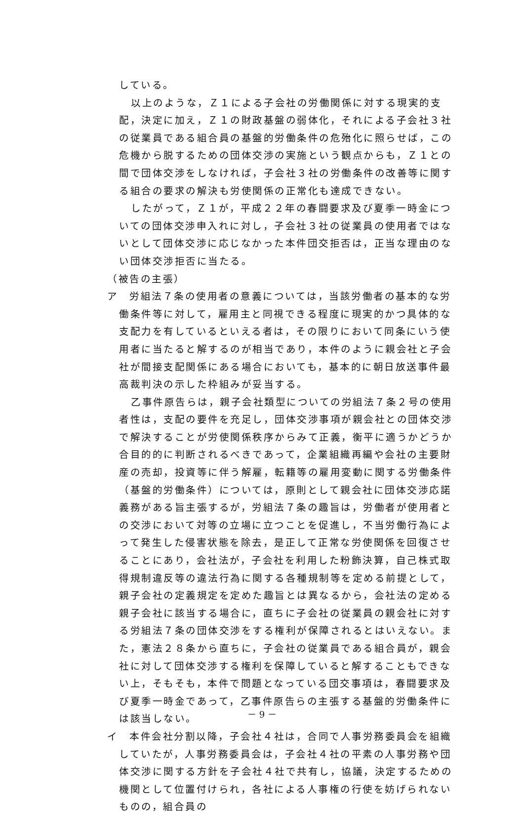している。
以上のような，Ｚ１による子会社の労働関係に対する現実的支配，決定に加え，Ｚ１の財政基盤の弱体化，それによる子会社３社の従業員である組合員の基盤的労働条件の危殆化に照らせば，この危機から脱するための団体交渉の実施という観点からも，Ｚ１との間で団体交渉をしなければ，子会社３社の労働条件の改善等に関する組合の要求の解決も労使関係の正常化も達成できない。
したがって，Ｚ１が，平成２２年の春闘要求及び夏季一時金についての団体交渉申入れに対し，子会社３社の従業員の使用者ではないとして団体交渉に応じなかった本件団交拒否は，正当な理由のない団体交渉拒否に当たる。
（被告の主張）
ア　労組法７条の使用者の意義については，当該労働者の基本的な労働条件等に対して，雇用主と同視できる程度に現実的かつ具体的な支配力を有しているといえる者は，その限りにおいて同条にいう使用者に当たると解するのが相当であり，本件のように親会社と子会社が間接支配関係にある場合においても，基本的に朝日放送事件最高裁判決の示した枠組みが妥当する。
乙事件原告らは，親子会社類型についての労組法７条２号の使用者性は，支配の要件を充足し，団体交渉事項が親会社との団体交渉で解決することが労使関係秩序からみて正義，衡平に適うかどうか合目的的に判断されるべきであって，企業組織再編や会社の主要財産の売却，投資等に伴う解雇，転籍等の雇用変動に関する労働条件（基盤的労働条件）については，原則として親会社に団体交渉応諾義務がある旨主張するが，労組法７条の趣旨は，労働者が使用者との交渉において対等の立場に立つことを促進し，不当労働行為によって発生した侵害状態を除去，是正して正常な労使関係を回復させることにあり，会社法が，子会社を利用した粉飾決算，自己株式取得規制違反等の違法行為に関する各種規制等を定める前提として，親子会社の定義規定を定めた趣旨とは異なるから，会社法の定める親子会社に該当する場合に，直ちに子会社の従業員の親会社に対する労組法７条の団体交渉をする権利が保障されるとはいえない。また，憲法２８条から直ちに，子会社の従業員である組合員が，親会社に対して団体交渉する権利を保障していると解することもできない上，そもそも，本件で問題となっている団交事項は，春闘要求及び夏季一時金であって，乙事件原告らの主張する基盤的労働条件には該当しない。
イ　本件会社分割以降，子会社４社は，合同で人事労務委員会を組織していたが，人事労務委員会は，子会社４社の平素の人事労務や団体交渉に関する方針を子会社４社で共有し，協議，決定するための機関として位置付けられ，各社による人事権の行使を妨げられないものの，組合員の
－ 9 －